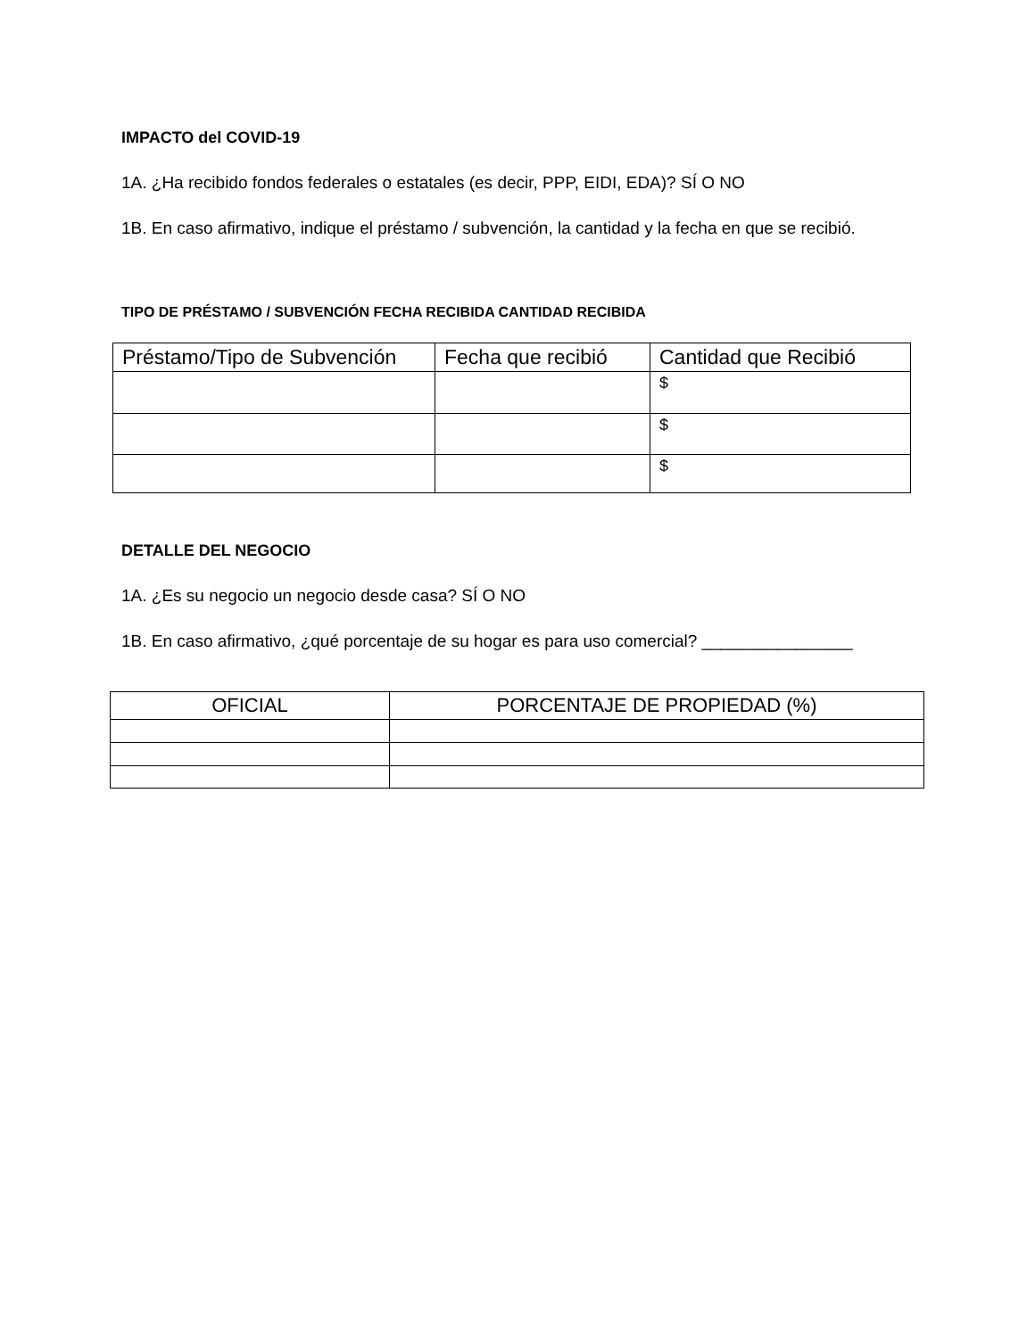IMPACTO del COVID-19
1A. ¿Ha recibido fondos federales o estatales (es decir, PPP, EIDI, EDA)? SÍ O NO
1B. En caso afirmativo, indique el préstamo / subvención, la cantidad y la fecha en que se recibió.
TIPO DE PRÉSTAMO / SUBVENCIÓN FECHA RECIBIDA CANTIDAD RECIBIDA
| Préstamo/Tipo de Subvención | Fecha que recibió | Cantidad que Recibió |
| --- | --- | --- |
| | | $ |
| | | $ |
| | | $ |
DETALLE DEL NEGOCIO
1A. ¿Es su negocio un negocio desde casa? SÍ O NO
1B. En caso afirmativo, ¿qué porcentaje de su hogar es para uso comercial? ________________
| OFICIAL | PORCENTAJE DE PROPIEDAD (%) |
| --- | --- |